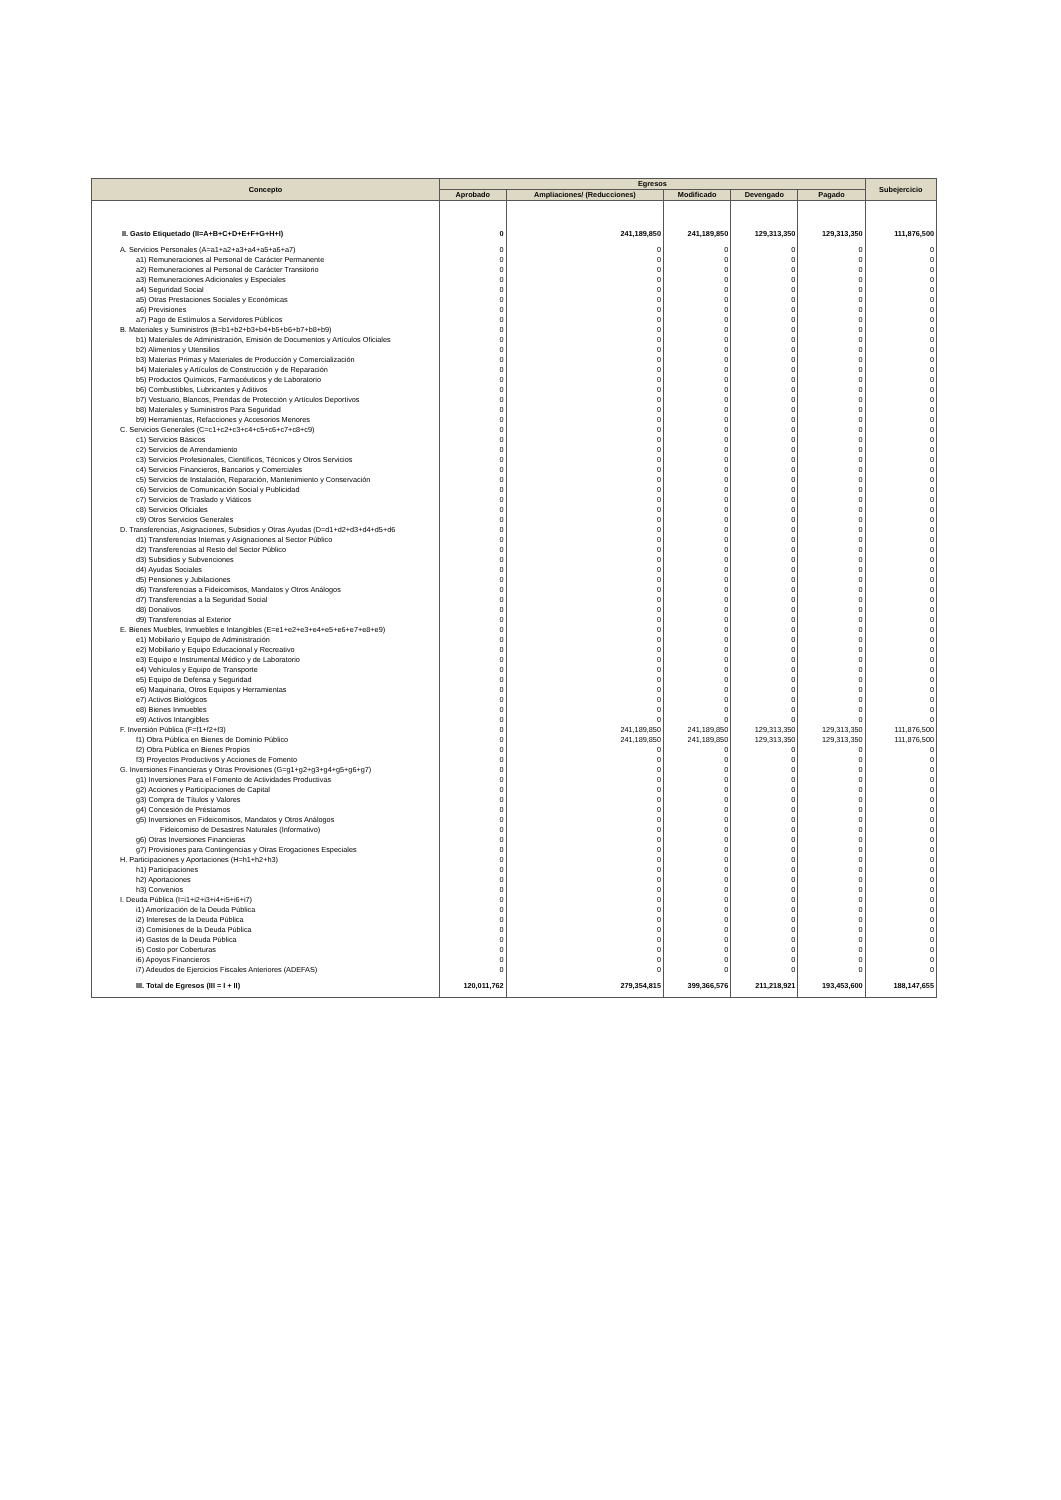| Concepto | Egresos | | | | | Subejercicio |
| --- | --- | --- | --- | --- | --- | --- |
| | Aprobado | Ampliaciones/ (Reducciones) | Modificado | Devengado | Pagado | |
| II. Gasto Etiquetado (II=A+B+C+D+E+F+G+H+I) | 0 | 241,189,850 | 241,189,850 | 129,313,350 | 129,313,350 | 111,876,500 |
| A. Servicios Personales (A=a1+a2+a3+a4+a5+a6+a7) | 0 | 0 | 0 | 0 | 0 | 0 |
| a1) Remuneraciones al Personal de Carácter Permanente | 0 | 0 | 0 | 0 | 0 | 0 |
| a2) Remuneraciones al Personal de Carácter Transitorio | 0 | 0 | 0 | 0 | 0 | 0 |
| a3) Remuneraciones Adicionales y Especiales | 0 | 0 | 0 | 0 | 0 | 0 |
| a4) Seguridad Social | 0 | 0 | 0 | 0 | 0 | 0 |
| a5) Otras Prestaciones Sociales y Económicas | 0 | 0 | 0 | 0 | 0 | 0 |
| a6) Previsiones | 0 | 0 | 0 | 0 | 0 | 0 |
| a7) Pago de Estímulos a Servidores Públicos | 0 | 0 | 0 | 0 | 0 | 0 |
| B. Materiales y Suministros (B=b1+b2+b3+b4+b5+b6+b7+b8+b9) | 0 | 0 | 0 | 0 | 0 | 0 |
| b1) Materiales de Administración, Emisión de Documentos y Artículos Oficiales | 0 | 0 | 0 | 0 | 0 | 0 |
| b2) Alimentos y Utensilios | 0 | 0 | 0 | 0 | 0 | 0 |
| b3) Materias Primas y Materiales de Producción y Comercialización | 0 | 0 | 0 | 0 | 0 | 0 |
| b4) Materiales y Artículos de Construcción y de Reparación | 0 | 0 | 0 | 0 | 0 | 0 |
| b5) Productos Químicos, Farmacéuticos y de Laboratorio | 0 | 0 | 0 | 0 | 0 | 0 |
| b6) Combustibles, Lubricantes y Aditivos | 0 | 0 | 0 | 0 | 0 | 0 |
| b7) Vestuario, Blancos, Prendas de Protección y Artículos Deportivos | 0 | 0 | 0 | 0 | 0 | 0 |
| b8) Materiales y Suministros Para Seguridad | 0 | 0 | 0 | 0 | 0 | 0 |
| b9) Herramientas, Refacciones y Accesorios Menores | 0 | 0 | 0 | 0 | 0 | 0 |
| C. Servicios Generales (C=c1+c2+c3+c4+c5+c6+c7+c8+c9) | 0 | 0 | 0 | 0 | 0 | 0 |
| c1) Servicios Básicos | 0 | 0 | 0 | 0 | 0 | 0 |
| c2) Servicios de Arrendamiento | 0 | 0 | 0 | 0 | 0 | 0 |
| c3) Servicios Profesionales, Científicos, Técnicos y Otros Servicios | 0 | 0 | 0 | 0 | 0 | 0 |
| c4) Servicios Financieros, Bancarios y Comerciales | 0 | 0 | 0 | 0 | 0 | 0 |
| c5) Servicios de Instalación, Reparación, Mantenimiento y Conservación | 0 | 0 | 0 | 0 | 0 | 0 |
| c6) Servicios de Comunicación Social y Publicidad | 0 | 0 | 0 | 0 | 0 | 0 |
| c7) Servicios de Traslado y Viáticos | 0 | 0 | 0 | 0 | 0 | 0 |
| c8) Servicios Oficiales | 0 | 0 | 0 | 0 | 0 | 0 |
| c9) Otros Servicios Generales | 0 | 0 | 0 | 0 | 0 | 0 |
| D. Transferencias, Asignaciones, Subsidios y Otras Ayudas (D=d1+d2+d3+d4+d5+d6 | 0 | 0 | 0 | 0 | 0 | 0 |
| d1) Transferencias Internas y Asignaciones al Sector Público | 0 | 0 | 0 | 0 | 0 | 0 |
| d2) Transferencias al Resto del Sector Público | 0 | 0 | 0 | 0 | 0 | 0 |
| d3) Subsidios y Subvenciones | 0 | 0 | 0 | 0 | 0 | 0 |
| d4) Ayudas Sociales | 0 | 0 | 0 | 0 | 0 | 0 |
| d5) Pensiones y Jubilaciones | 0 | 0 | 0 | 0 | 0 | 0 |
| d6) Transferencias a Fideicomisos, Mandatos y Otros Análogos | 0 | 0 | 0 | 0 | 0 | 0 |
| d7) Transferencias a la Seguridad Social | 0 | 0 | 0 | 0 | 0 | 0 |
| d8) Donativos | 0 | 0 | 0 | 0 | 0 | 0 |
| d9) Transferencias al Exterior | 0 | 0 | 0 | 0 | 0 | 0 |
| E. Bienes Muebles, Inmuebles e Intangibles (E=e1+e2+e3+e4+e5+e6+e7+e8+e9) | 0 | 0 | 0 | 0 | 0 | 0 |
| e1) Mobiliario y Equipo de Administración | 0 | 0 | 0 | 0 | 0 | 0 |
| e2) Mobiliario y Equipo Educacional y Recreativo | 0 | 0 | 0 | 0 | 0 | 0 |
| e3) Equipo e Instrumental Médico y de Laboratorio | 0 | 0 | 0 | 0 | 0 | 0 |
| e4) Vehículos y Equipo de Transporte | 0 | 0 | 0 | 0 | 0 | 0 |
| e5) Equipo de Defensa y Seguridad | 0 | 0 | 0 | 0 | 0 | 0 |
| e6) Maquinaria, Otros Equipos y Herramientas | 0 | 0 | 0 | 0 | 0 | 0 |
| e7) Activos Biológicos | 0 | 0 | 0 | 0 | 0 | 0 |
| e8) Bienes Inmuebles | 0 | 0 | 0 | 0 | 0 | 0 |
| e9) Activos Intangibles | 0 | 0 | 0 | 0 | 0 | 0 |
| F. Inversión Pública (F=f1+f2+f3) | 0 | 241,189,850 | 241,189,850 | 129,313,350 | 129,313,350 | 111,876,500 |
| f1) Obra Pública en Bienes de Dominio Público | 0 | 241,189,850 | 241,189,850 | 129,313,350 | 129,313,350 | 111,876,500 |
| f2) Obra Pública en Bienes Propios | 0 | 0 | 0 | 0 | 0 | 0 |
| f3) Proyectos Productivos y Acciones de Fomento | 0 | 0 | 0 | 0 | 0 | 0 |
| G. Inversiones Financieras y Otras Provisiones (G=g1+g2+g3+g4+g5+g6+g7) | 0 | 0 | 0 | 0 | 0 | 0 |
| g1) Inversiones Para el Fomento de Actividades Productivas | 0 | 0 | 0 | 0 | 0 | 0 |
| g2) Acciones y Participaciones de Capital | 0 | 0 | 0 | 0 | 0 | 0 |
| g3) Compra de Títulos y Valores | 0 | 0 | 0 | 0 | 0 | 0 |
| g4) Concesión de Préstamos | 0 | 0 | 0 | 0 | 0 | 0 |
| g5) Inversiones en Fideicomisos, Mandatos y Otros Análogos | 0 | 0 | 0 | 0 | 0 | 0 |
| Fideicomiso de Desastres Naturales (Informativo) | 0 | 0 | 0 | 0 | 0 | 0 |
| g6) Otras Inversiones Financieras | 0 | 0 | 0 | 0 | 0 | 0 |
| g7) Provisiones para Contingencias y Otras Erogaciones Especiales | 0 | 0 | 0 | 0 | 0 | 0 |
| H. Participaciones y Aportaciones (H=h1+h2+h3) | 0 | 0 | 0 | 0 | 0 | 0 |
| h1) Participaciones | 0 | 0 | 0 | 0 | 0 | 0 |
| h2) Aportaciones | 0 | 0 | 0 | 0 | 0 | 0 |
| h3) Convenios | 0 | 0 | 0 | 0 | 0 | 0 |
| I. Deuda Pública (I=i1+i2+i3+i4+i5+i6+i7) | 0 | 0 | 0 | 0 | 0 | 0 |
| i1) Amortización de la Deuda Pública | 0 | 0 | 0 | 0 | 0 | 0 |
| i2) Intereses de la Deuda Pública | 0 | 0 | 0 | 0 | 0 | 0 |
| i3) Comisiones de la Deuda Pública | 0 | 0 | 0 | 0 | 0 | 0 |
| i4) Gastos de la Deuda Pública | 0 | 0 | 0 | 0 | 0 | 0 |
| i5) Costo por Coberturas | 0 | 0 | 0 | 0 | 0 | 0 |
| i6) Apoyos Financieros | 0 | 0 | 0 | 0 | 0 | 0 |
| i7) Adeudos de Ejercicios Fiscales Anteriores (ADEFAS) | 0 | 0 | 0 | 0 | 0 | 0 |
| III. Total de Egresos (III = I + II) | 120,011,762 | 279,354,815 | 399,366,576 | 211,218,921 | 193,453,600 | 188,147,655 |